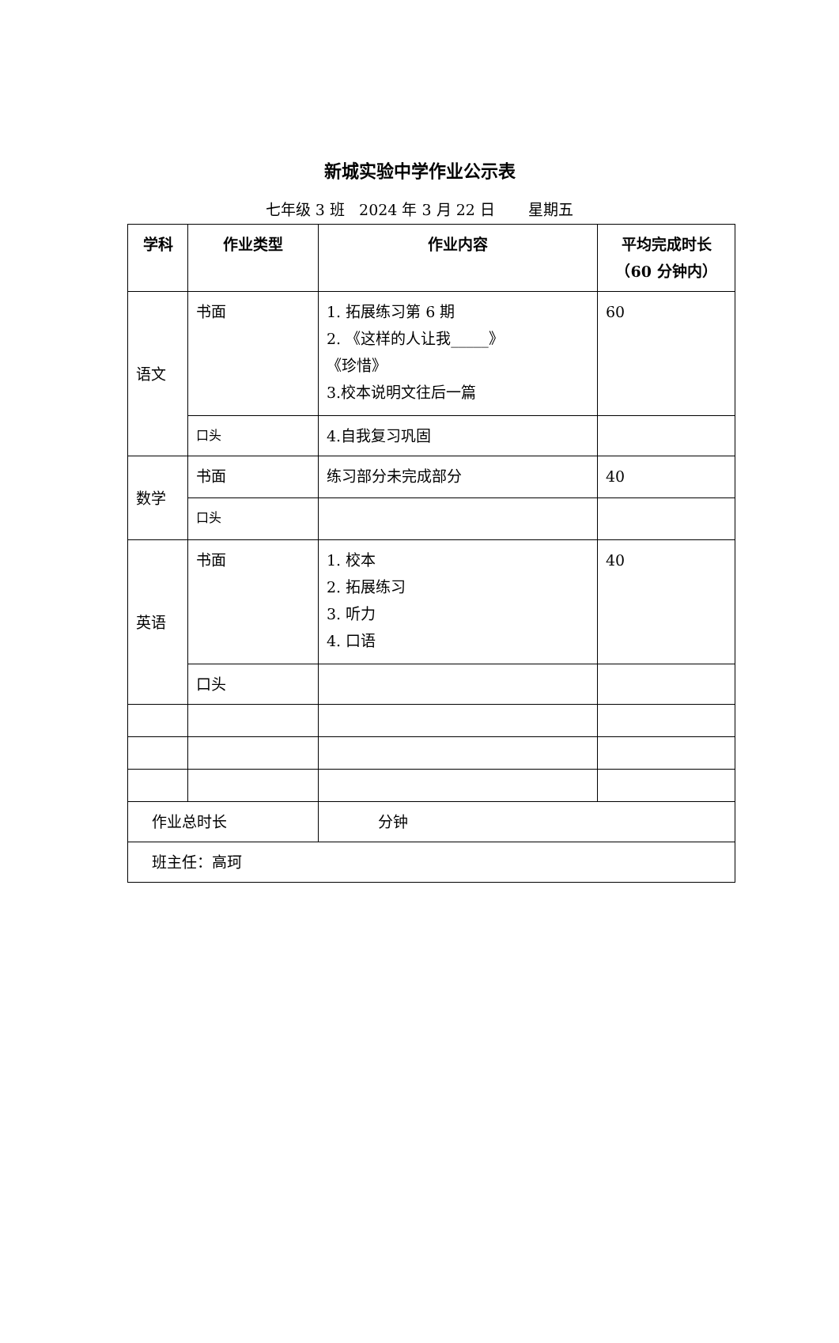新城实验中学作业公示表
七年级 3 班 2024 年 3 月 22 日 星期五
| 学科 | 作业类型 | 作业内容 | 平均完成时长 （60 分钟内） |
| --- | --- | --- | --- |
| 语文 | 书面 | 1. 拓展练习第 6 期 2. 《这样的人让我_____》 《珍惜》 3.校本说明文往后一篇 | 60 |
| | 口头 | 4.自我复习巩固 | |
| 数学 | 书面 | 练习部分未完成部分 | 40 |
| | 口头 | | |
| 英语 | 书面 | 1. 校本 2. 拓展练习 3. 听力 4. 口语 | 40 |
| | 口头 | | |
| 作业总时长 | | 分钟 | |
| 班主任：高珂 | | | |